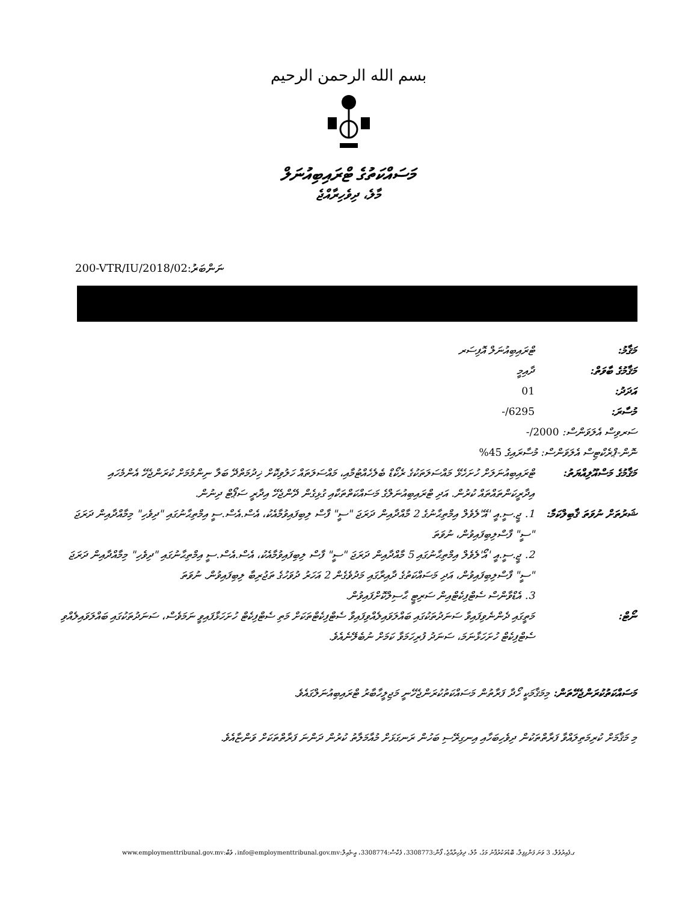بسم الله الرحمن الرحيم
މަސައްކަތުގެ ޓްރައިބިއުނަލް
މާލެ، ދިވެހިރާއްޖެ
200-VTR/IU/2018/02:ނަންބަރު
މަޤާމު: ޓްރައިބިއުނަލް އޮފިސަރ
މަޤާމުގެ ބާވަތް: ދާއިމީ
އަދަދު: 01
މުސާރަ: 6295/-
ސަރވިސް އެލަވަންސް: 2000/-
ނޮން-ޕްރެކްޓިސް އެލަވަންސް: މުސާރައިގެ 45%
މަޤާމުގެ މަސްއޫލިއްޔަތު:
ޓްރައިބިއުނަލަށް ހުށަހެޅޭ މައްސަލަތަކުގެ ރެކޯޑް ބެލެހެއްޓުމާއި، މައްސަލަތައް ހަލުވިކޮށް ޚިދުމަތްދޭ ބަލާ ނިންމުމަށް ކުރަންޖެހޭ އެންމެހައި އިދާރީކަންތައްތައް ކުރުން. އަދި ޓްރައިބިއުނަލްގެ މަސައްކަތްތަކާއި ގުޅިގެން ދޭންޖެހޭ އިދާރީ ސަޕޯޓް ދިނުން.
ޝަރުތަށް ނުވަތަ ޤާބިލްކަމާ:
1. ޖީ.ސީ.އީ 'އޭ'ލެވެލް އިމްތިޙާނުގެ 2 މާއްދާއިން ދަރަޖަ "ސީ" ފާސް ލިބިފައިވުމާއެކު، އެސް.އެސް.ސީ އިމްތިޙާނުގައި "ދިވެހި" މިމާއްދާއިން ދަރަޖަ "ސީ" ފާސްލިބިފައިވުން، ނުވަތަ
2. ޖީ.ސީ.އީ 'އޯ'ލެވެލް އިމްތިޙާނުގައި 5 މާއްދާއިން ދަރަޖަ "ސީ" ފާސް ލިބިފައިވުމާއެކު، އެސް.އެސް.ސީ އިމްތިޙާނުގައި "ދިވެހި" މިމާއްދާއިން ދަރަޖަ "ސީ" ފާސްލިބިފައިވުން، އަދި މަސައްކަތުގެ ދާއިރާގައި މަދުވެގެން 2 އަހަރު ދުވަހުގެ ތަޖުރިބާ ލިބިފައިވުން. ނުވަތަ
3. އެޑްވާންސް ސެޓްފިކެޓްއިން ސަރިޓީ ޙާސިލްކޮށްފައިވުން.
ނޯޓް: މަތީގައި ދެންނެވިފައިވާ ސަނަދުތަކުގައި ބައްލަވައިލެއްވިފައިވާ ސެޓްފިކެޓްތަކަށް މަތި ސެޓްފިކެޓް ހުށަހަޅާފައިވީ ނަމަވެސް، ސަނަދުތަކުގައި ބައްލަވައިލެއްވި ސެޓްފިކެޓް ހުށަހަޅާނަމަ، ސަނަދު ފުރިހަމަވާ ކަމަށް ނުބެލޭނެއެވެ.
މަސައްކަތުކުރަންޖެހޭތަން: މިމަޤާމަކީ ހޯދާ ފަރާތުން މަސައްކަތުކުރަންޖެހޭނީ މަޖިލީހާބާރު ޓްރައިބިއުނަލްގައެވެ.
މި މަޤާމަށް ކުރިމަތިލައްވާ ފަރާތްތަކުން ދިވެހިބަހާއި އިނގިރޭސި ބަހުން ރަނގަޅަށް މުއާމަލާތު ކުރުން ދަންނަ ފަރާތްތަކަށް ވަންޏާއެވެ.
ގ.ފެއިރުވެލް، 3 ވަނަ ފަންގިފިލާ، ބޮޑުތަކުރުފާނު މަގު، މާލެ، ދިވެހިރާއްޖެ، ފޯން:3308773، ފެކްސް:3308774، އީ-މެއިލް:info@employmenttribunal.gov.mv، ވެބް:www.employmenttribunal.gov.mv